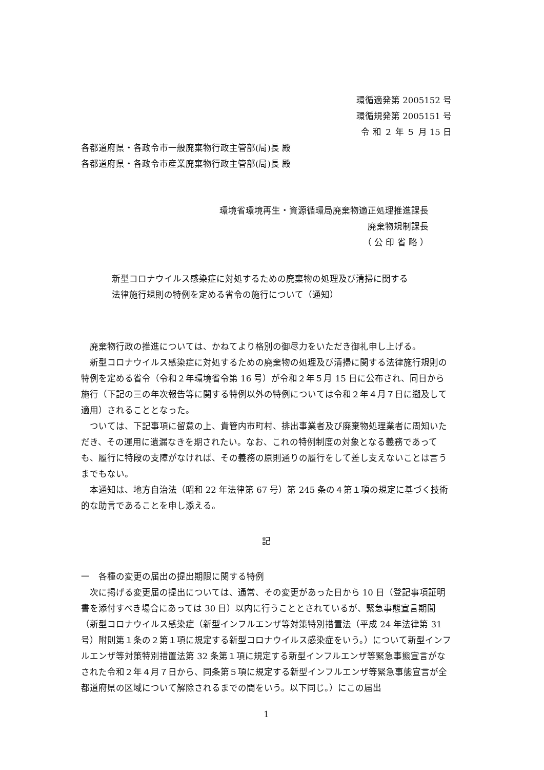環循適発第 2005152 号
環循規発第 2005151 号
令 和 ２ 年 ５ 月 15 日
各都道府県・各政令市一般廃棄物行政主管部(局)長 殿
各都道府県・各政令市産業廃棄物行政主管部(局)長 殿
環境省環境再生・資源循環局廃棄物適正処理推進課長
廃棄物規制課長
（ 公 印 省 略 ）
新型コロナウイルス感染症に対処するための廃棄物の処理及び清掃に関する
法律施行規則の特例を定める省令の施行について（通知）
廃棄物行政の推進については、かねてより格別の御尽力をいただき御礼申し上げる。
新型コロナウイルス感染症に対処するための廃棄物の処理及び清掃に関する法律施行規則の特例を定める省令（令和２年環境省令第 16 号）が令和２年５月 15 日に公布され、同日から施行（下記の三の年次報告等に関する特例以外の特例については令和２年４月７日に遡及して適用）されることとなった。
ついては、下記事項に留意の上、貴管内市町村、排出事業者及び廃棄物処理業者に周知いただき、その運用に遺漏なきを期されたい。なお、これの特例制度の対象となる義務であっても、履行に特段の支障がなければ、その義務の原則通りの履行をして差し支えないことは言うまでもない。
本通知は、地方自治法（昭和 22 年法律第 67 号）第 245 条の４第１項の規定に基づく技術的な助言であることを申し添える。
記
一　各種の変更の届出の提出期限に関する特例
次に掲げる変更届の提出については、通常、その変更があった日から 10 日（登記事項証明書を添付すべき場合にあっては 30 日）以内に行うこととされているが、緊急事態宣言期間（新型コロナウイルス感染症（新型インフルエンザ等対策特別措置法（平成 24 年法律第 31 号）附則第１条の２第１項に規定する新型コロナウイルス感染症をいう。）について新型インフルエンザ等対策特別措置法第 32 条第１項に規定する新型インフルエンザ等緊急事態宣言がなされた令和２年４月７日から、同条第５項に規定する新型インフルエンザ等緊急事態宣言が全都道府県の区域について解除されるまでの間をいう。以下同じ。）にこの届出
1